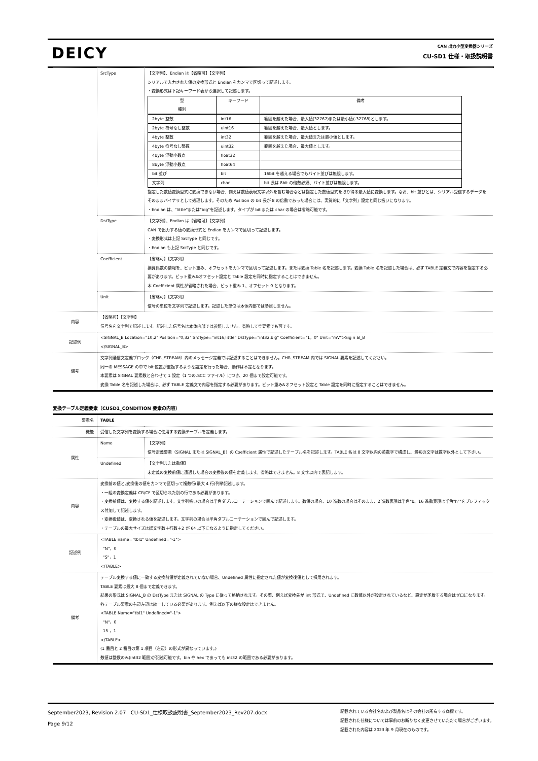DEICY
CAN 出力小型変換器シリーズ
CU-SD1 仕様・取扱説明書
| | SrcType | 【文字列】、Endian は【省略可】【文字列】 シリアルで入力された値の変換形式と Endian をカンマで区切って記述します。 ・変換形式は下記キーワード表から選択して記述します。 / 型 種別 / キーワード / 備考 / / --- / --- / --- / / 2byte 整数 / int16 / 範囲を越えた場合、最大値(32767)または最小値(-32768)とします。 / / 2byte 符号なし整数 / uint16 / 範囲を越えた場合、最大値とします。 / / 4byte 整数 / int32 / 範囲を越えた場合、最大値または最小値とします。 / / 4byte 符号なし整数 / uint32 / 範囲を越えた場合、最大値とします。 / / 4byte 浮動小数点 / float32 / / / 8byte 浮動小数点 / float64 / / / bit 並び / bit / 16bit を越える場合でもバイト並びは無視します。 / / 文字列 / char / bit 長は 8bit の倍数必須、バイト並びは無視します。 / 指定した数値変換型式に変換できない場合、例えば数値表現文字以外を含む場合などは指定した数値型式を取り得る最大値に変換します。なお、bit 並びとは、シリアル受信するデータをそのままバイナリとして処理します。そのため Position の bit 長が 8 の倍数であった場合には、実質的に「文字列」設定と同じ扱いになります。 ・Endian は、"little"または"big"を記述します。タイプが bit または char の場合は省略可能です。 |
| | DstType | 【文字列】、Endian は【省略可】【文字列】 CAN で出力する値の変換形式と Endian をカンマで区切って記述します。 ・変換形式は上記 SrcType と同じです。 ・Endian も上記 SrcType と同じです。 |
| | Coefficient | 【省略可】【文字列】 換算係数の情報を、ビット重み、オフセットをカンマで区切って記述します。または変換 Table 名を記述します。変換 Table 名を記述した場合は、必ず TABLE 定義文で内容を指定する必要があります。ビット重み&オフセット設定と Table 設定を同時に指定することはできません。 本 Coefficient 属性が省略された場合、ビット重み 1、オフセット 0 となります。 |
| | Unit | 【省略可】【文字列】 信号の単位を文字列で記述します。記述した単位は本体内部では参照しません。 |
| 内容 | 【省略可】【文字列】 信号名を文字列で記述します。記述した信号名は本体内部では参照しません。省略して空要素でも可です。 | |
| 記述例 | <SIGNAL_B Location="10,2" Position="0,32" SrcType="int16,little" DstType="int32,big" Coefficient="1，0" Unit="mV">Sig n al_B </SIGNAL_B> | |
| 備考 | 文字列通信文定義ブロック（CHR_STREAM）内のメッセージ定義では記述することはできません。CHR_STREAM 内では SIGNAL 要素を記述してください。 同一の MESSAGE の中で bit 位置が重複するような設定を行った場合、動作は不定となります。 本要素は SIGNAL 要素数と合わせて 1 設定（1 つの.SCC ファイル）につき、20 個まで設定可能です。 変換 Table 名を記述した場合は、必ず TABLE 定義文で内容を指定する必要があります。ビット重み&オフセット設定と Table 設定を同時に指定することはできません。 | |
変換テーブル定義要素（CUSD1_CONDITION 要素の内容）
| 要素名 | TABLE | |
| 機能 | 受信した文字列を変換する場合に使用する変換テーブルを定義します。 | |
| 属性 | Name | 【文字列】 信号定義要素（SIGNAL または SIGNAL_B）の Coefficient 属性で記述したテーブル名を記述します。TABLE 名は 8 文字以内の英数字で構成し、最初の文字は数字以外として下さい。 |
| | Undefined | 【文字列または数値】 未定義の変換前値に遭遇した場合の変換後の値を定義します。省略はできません。8 文字以内で表記します。 |
| 内容 | 変換前の値と,変換後の値をカンマで区切って複数行(最大 4 行)列挙記述します。 ・一組の変換定義は CR/CF で区切られた別の行である必要があります。 ・変換前値は、変換する値を記述します。文字列扱いの場合は半角ダブルコーテーションで囲んで記述します。数値の場合、10 進数の場合はそのまま、2 進数表現は半角"b、16 進数表現は半角"h""をプレフィックス付加して記述します。 ・変換後値は、変換される値を記述します。文字列の場合は半角ダブルコーテーションで囲んで記述します。 ・テーブルの最大サイズは総文字数＋行数＋2 が 64 以下になるように指定してください。 | |
| 記述例 | <TABLE name="tbl1" Undefined="-1"> "N"，0 "S"，1 </TABLE> | |
| 備考 | テーブル変換する値に一致する変換前値が定義されていない場合、Undefined 属性に指定された値が変換後値として採用されます。 TABLE 要素は最大 8 個まで定義できます。 結果の形式は SIGNAL_B の DstType または SIGNAL の Type に従って格納されます。その際、例えば変換先が int 形式で、Undefined に数値以外が設定されているなど、設定が矛盾する場合はゼロになります。 各テーブル要素の右辺左辺は統一している必要があります。例えば以下の様な設定はできません。 <TABLE Name="tbl1" Undefined="-1"> "N"，0 15 ，1 </TABLE> (1 番目と 2 番目の第 1 項目（左辺）の形式が異なっています。) 数値は整数のみ(int32 範囲)が記述可能です。bin や hex であっても int32 の範囲である必要があります。 | |
September2023, Revision 2.07 CU-SD1_仕様取扱説明書_September2023_Rev207.docx
Page 9/12
記載されている会社名および製品名はその会社の所有する商標です。
記載された仕様については事前のお断りなく変更させていただく場合がございます。
記載された内容は 2023 年 9 月現在のものです。